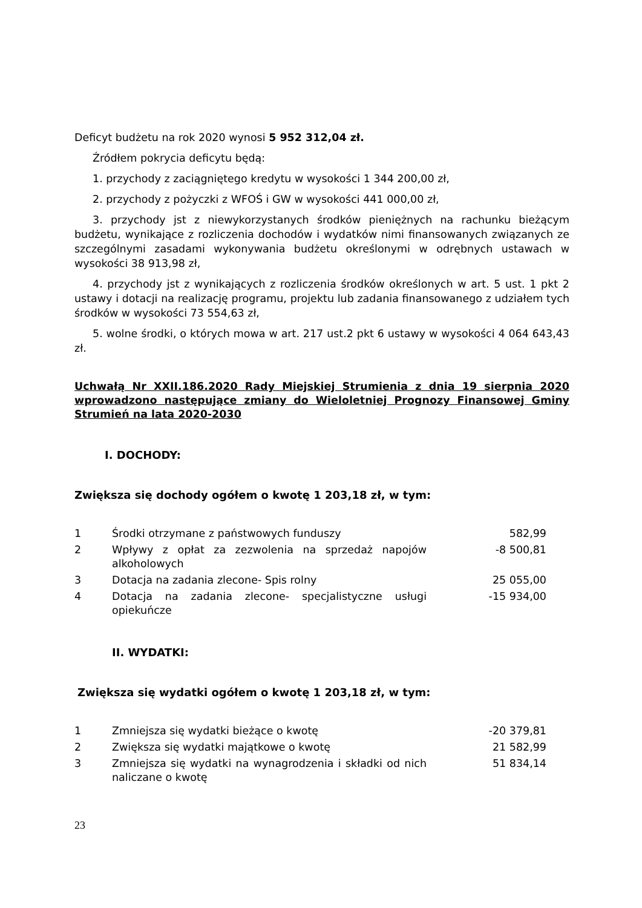Deficyt budżetu na rok 2020 wynosi 5 952 312,04 zł.
Źródłem pokrycia deficytu będą:
1. przychody z zaciągniętego kredytu w wysokości 1 344 200,00 zł,
2. przychody z pożyczki z WFOŚ i GW w wysokości 441 000,00 zł,
3. przychody jst z niewykorzystanych środków pieniężnych na rachunku bieżącym budżetu, wynikające z rozliczenia dochodów i wydatków nimi finansowanych związanych ze szczególnymi zasadami wykonywania budżetu określonymi w odrębnych ustawach w wysokości 38 913,98 zł,
4. przychody jst z wynikających z rozliczenia środków określonych w art. 5 ust. 1 pkt 2 ustawy i dotacji na realizację programu, projektu lub zadania finansowanego z udziałem tych środków w wysokości 73 554,63 zł,
5. wolne środki, o których mowa w art. 217 ust.2 pkt 6 ustawy w wysokości 4 064 643,43 zł.
Uchwałą Nr XXII.186.2020 Rady Miejskiej Strumienia z dnia 19 sierpnia 2020 wprowadzono następujące zmiany do Wieloletniej Prognozy Finansowej Gminy Strumień na lata 2020-2030
I. DOCHODY:
Zwiększa się dochody ogółem o kwotę 1 203,18 zł, w tym:
| 1 | Środki otrzymane z państwowych funduszy | 582,99 |
| 2 | Wpływy z opłat za zezwolenia na sprzedaż napojów alkoholowych | -8 500,81 |
| 3 | Dotacja na zadania zlecone- Spis rolny | 25 055,00 |
| 4 | Dotacja na zadania zlecone- specjalistyczne usługi opiekuńcze | -15 934,00 |
II. WYDATKI:
Zwiększa się wydatki ogółem o kwotę 1 203,18 zł, w tym:
| 1 | Zmniejsza się wydatki bieżące o kwotę | -20 379,81 |
| 2 | Zwiększa się wydatki majątkowe o kwotę | 21 582,99 |
| 3 | Zmniejsza się wydatki na wynagrodzenia i składki od nich naliczane o kwotę | 51 834,14 |
23